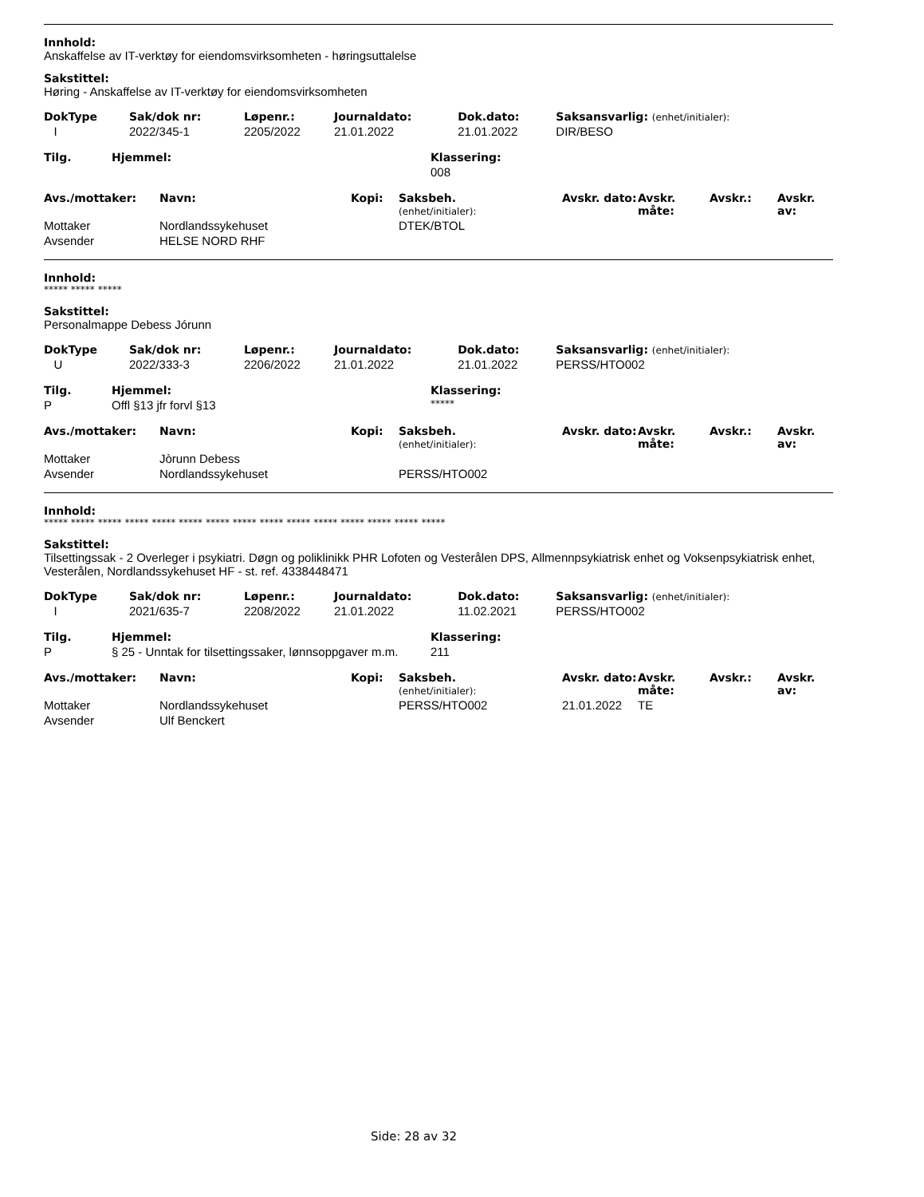Innhold:
Anskaffelse av IT-verktøy for eiendomsvirksomheten - høringsuttalelse
Sakstittel:
Høring - Anskaffelse av IT-verktøy for eiendomsvirksomheten
| DokType | Sak/dok nr: | Løpenr.: | Journaldato: | Dok.dato: | Saksansvarlig: (enhet/initialer): |
| --- | --- | --- | --- | --- | --- |
| I | 2022/345-1 | 2205/2022 | 21.01.2022 | 21.01.2022 | DIR/BESO |
| Tilg. | Hjemmel: | Klassering: |
| --- | --- | --- |
| | | 008 |
| Avs./mottaker: | Navn: | Kopi: | Saksbeh. (enhet/initialer): | Avskr. dato: | Avskr. måte: | Avskr.: | Avskr. av: |
| --- | --- | --- | --- | --- | --- | --- | --- |
| Mottaker | Nordlandssykehuset | | DTEK/BTOL | | | | |
| Avsender | HELSE NORD RHF | | | | | | |
Innhold:
***** ***** *****
Sakstittel:
Personalmappe Debess Jórunn
| DokType | Sak/dok nr: | Løpenr.: | Journaldato: | Dok.dato: | Saksansvarlig: (enhet/initialer): |
| --- | --- | --- | --- | --- | --- |
| U | 2022/333-3 | 2206/2022 | 21.01.2022 | 21.01.2022 | PERSS/HTO002 |
| Tilg. | Hjemmel: | Klassering: |
| --- | --- | --- |
| P | Offl §13 jfr forvl §13 | ***** |
| Avs./mottaker: | Navn: | Kopi: | Saksbeh. (enhet/initialer): | Avskr. dato: | Avskr. måte: | Avskr.: | Avskr. av: |
| --- | --- | --- | --- | --- | --- | --- | --- |
| Mottaker | Jòrunn Debess | | | | | | |
| Avsender | Nordlandssykehuset | | PERSS/HTO002 | | | | |
Innhold:
***** ***** ***** ***** ***** ***** ***** ***** ***** ***** ***** ***** ***** ***** *****
Sakstittel:
Tilsettingssak - 2 Overleger i psykiatri. Døgn og poliklinikk PHR Lofoten og Vesterålen DPS, Allmennpsykiatrisk enhet og Voksenpsykiatrisk enhet, Vesterålen, Nordlandssykehuset HF - st. ref. 4338448471
| DokType | Sak/dok nr: | Løpenr.: | Journaldato: | Dok.dato: | Saksansvarlig: (enhet/initialer): |
| --- | --- | --- | --- | --- | --- |
| I | 2021/635-7 | 2208/2022 | 21.01.2022 | 11.02.2021 | PERSS/HTO002 |
| Tilg. | Hjemmel: | Klassering: |
| --- | --- | --- |
| P | § 25 - Unntak for tilsettingssaker, lønnsoppgaver m.m. | 211 |
| Avs./mottaker: | Navn: | Kopi: | Saksbeh. (enhet/initialer): | Avskr. dato: | Avskr. måte: | Avskr.: | Avskr. av: |
| --- | --- | --- | --- | --- | --- | --- | --- |
| Mottaker | Nordlandssykehuset | | PERSS/HTO002 | 21.01.2022 | TE | | |
| Avsender | Ulf Benckert | | | | | | |
Side: 28 av 32